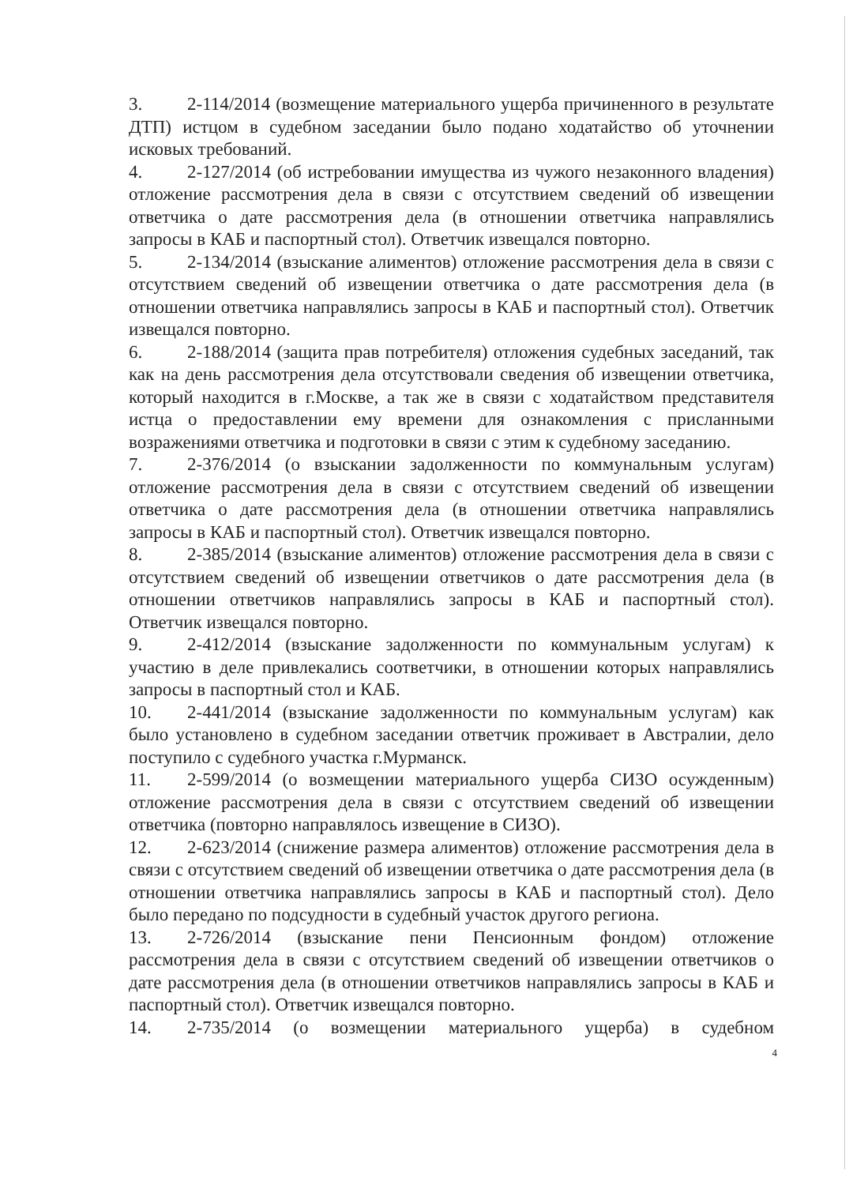3. 2-114/2014 (возмещение материального ущерба причиненного в результате ДТП) истцом в судебном заседании было подано ходатайство об уточнении исковых требований.
4. 2-127/2014 (об истребовании имущества из чужого незаконного владения) отложение рассмотрения дела в связи с отсутствием сведений об извещении ответчика о дате рассмотрения дела (в отношении ответчика направлялись запросы в КАБ и паспортный стол). Ответчик извещался повторно.
5. 2-134/2014 (взыскание алиментов) отложение рассмотрения дела в связи с отсутствием сведений об извещении ответчика о дате рассмотрения дела (в отношении ответчика направлялись запросы в КАБ и паспортный стол). Ответчик извещался повторно.
6. 2-188/2014 (защита прав потребителя) отложения судебных заседаний, так как на день рассмотрения дела отсутствовали сведения об извещении ответчика, который находится в г.Москве, а так же в связи с ходатайством представителя истца о предоставлении ему времени для ознакомления с присланными возражениями ответчика и подготовки в связи с этим к судебному заседанию.
7. 2-376/2014 (о взыскании задолженности по коммунальным услугам) отложение рассмотрения дела в связи с отсутствием сведений об извещении ответчика о дате рассмотрения дела (в отношении ответчика направлялись запросы в КАБ и паспортный стол). Ответчик извещался повторно.
8. 2-385/2014 (взыскание алиментов) отложение рассмотрения дела в связи с отсутствием сведений об извещении ответчиков о дате рассмотрения дела (в отношении ответчиков направлялись запросы в КАБ и паспортный стол). Ответчик извещался повторно.
9. 2-412/2014 (взыскание задолженности по коммунальным услугам) к участию в деле привлекались соответчики, в отношении которых направлялись запросы в паспортный стол и КАБ.
10. 2-441/2014 (взыскание задолженности по коммунальным услугам) как было установлено в судебном заседании ответчик проживает в Австралии, дело поступило с судебного участка г.Мурманск.
11. 2-599/2014 (о возмещении материального ущерба СИЗО осужденным) отложение рассмотрения дела в связи с отсутствием сведений об извещении ответчика (повторно направлялось извещение в СИЗО).
12. 2-623/2014 (снижение размера алиментов) отложение рассмотрения дела в связи с отсутствием сведений об извещении ответчика о дате рассмотрения дела (в отношении ответчика направлялись запросы в КАБ и паспортный стол). Дело было передано по подсудности в судебный участок другого региона.
13. 2-726/2014 (взыскание пени Пенсионным фондом) отложение рассмотрения дела в связи с отсутствием сведений об извещении ответчиков о дате рассмотрения дела (в отношении ответчиков направлялись запросы в КАБ и паспортный стол). Ответчик извещался повторно.
14. 2-735/2014 (о возмещении материального ущерба) в судебном
4